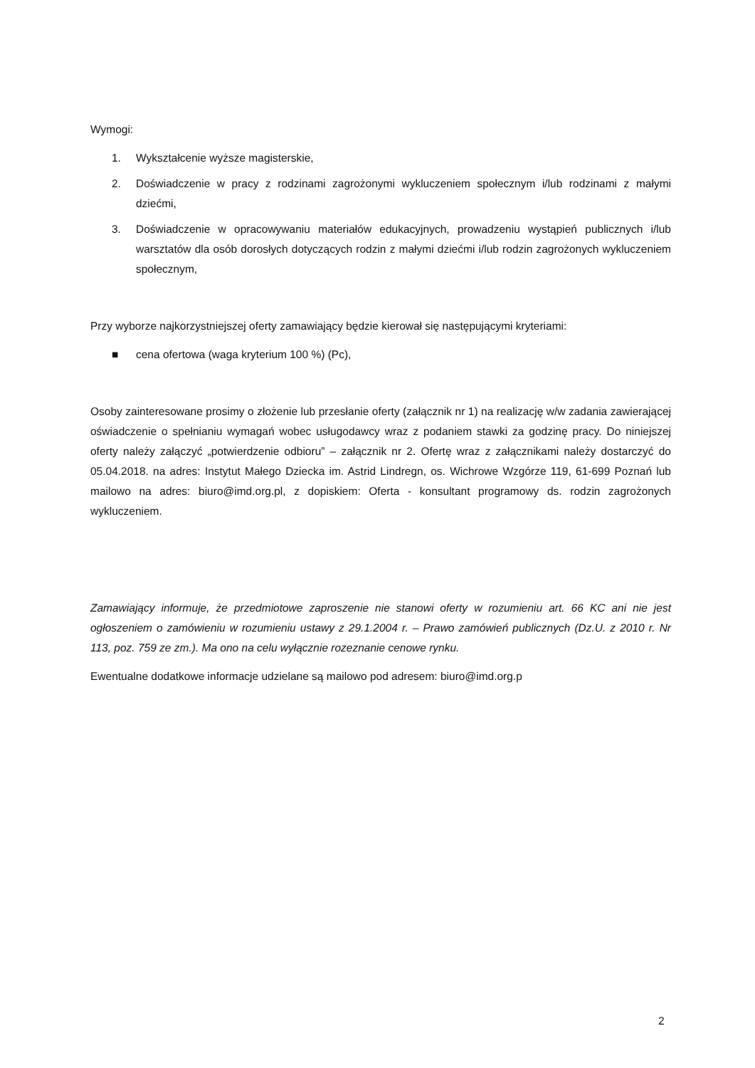Wymogi:
1. Wykształcenie wyższe magisterskie,
2. Doświadczenie w pracy z rodzinami zagrożonymi wykluczeniem społecznym i/lub rodzinami z małymi dziećmi,
3. Doświadczenie w opracowywaniu materiałów edukacyjnych, prowadzeniu wystąpień publicznych i/lub warsztatów dla osób dorosłych dotyczących rodzin z małymi dziećmi i/lub rodzin zagrożonych wykluczeniem społecznym,
Przy wyborze najkorzystniejszej oferty zamawiający będzie kierował się następującymi kryteriami:
■ cena ofertowa (waga kryterium 100 %) (Pc),
Osoby zainteresowane prosimy o złożenie lub przesłanie oferty (załącznik nr 1) na realizację w/w zadania zawierającej oświadczenie o spełnianiu wymagań wobec usługodawcy wraz z podaniem stawki za godzinę pracy. Do niniejszej oferty należy załączyć „potwierdzenie odbioru” – załącznik nr 2. Ofertę wraz z załącznikami należy dostarczyć do 05.04.2018. na adres: Instytut Małego Dziecka im. Astrid Lindregn, os. Wichrowe Wzgórze 119, 61-699 Poznań lub mailowo na adres: biuro@imd.org.pl, z dopiskiem: Oferta - konsultant programowy ds. rodzin zagrożonych wykluczeniem.
Zamawiający informuje, że przedmiotowe zaproszenie nie stanowi oferty w rozumieniu art. 66 KC ani nie jest ogłoszeniem o zamówieniu w rozumieniu ustawy z 29.1.2004 r. – Prawo zamówień publicznych (Dz.U. z 2010 r. Nr 113, poz. 759 ze zm.). Ma ono na celu wyłącznie rozeznanie cenowe rynku.
Ewentualne dodatkowe informacje udzielane są mailowo pod adresem: biuro@imd.org.p
2